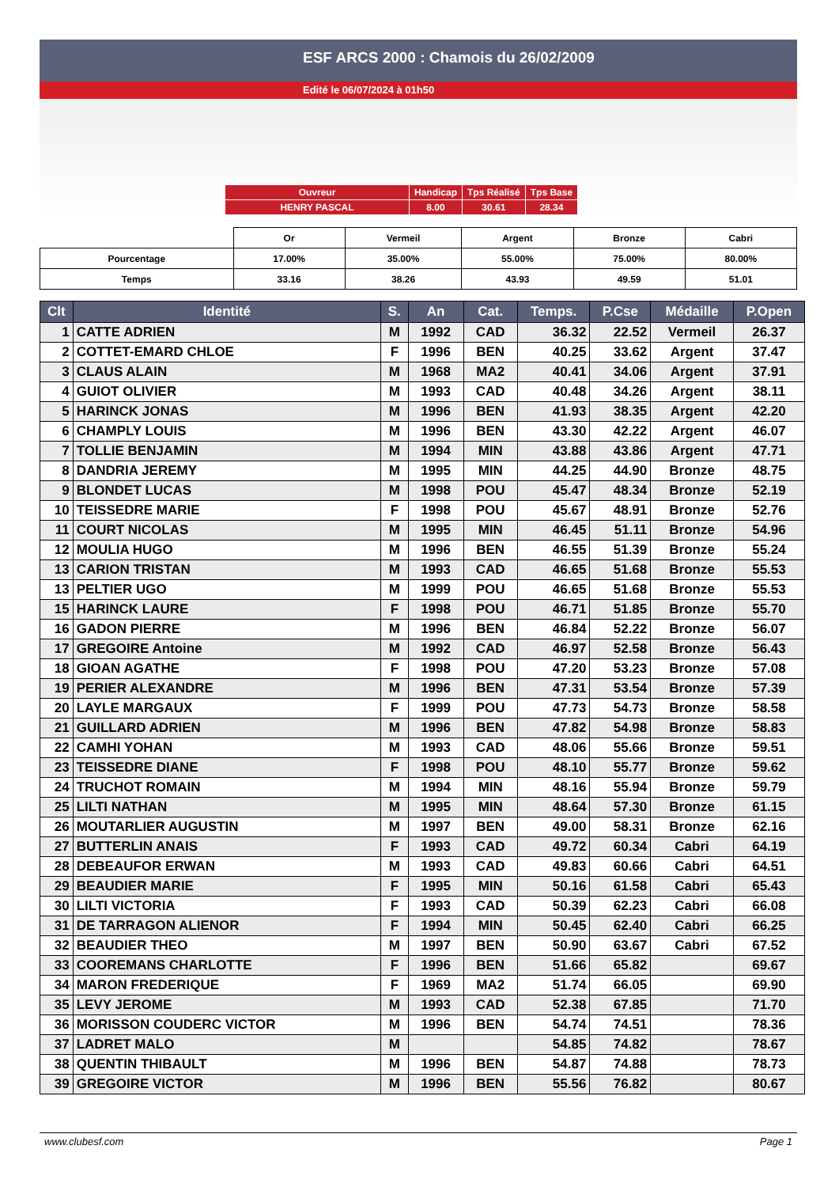ESF ARCS 2000 : Chamois du 26/02/2009
Edité le 06/07/2024 à 01h50
| Ouvreur | Handicap | Tps Réalisé | Tps Base |
| HENRY PASCAL | 8.00 | 30.61 | 28.34 |
| | Or | Vermeil | Argent | Bronze | Cabri |
| Pourcentage | 17.00% | 35.00% | 55.00% | 75.00% | 80.00% |
| Temps | 33.16 | 38.26 | 43.93 | 49.59 | 51.01 |
| Clt | Identité | S. | An | Cat. | Temps. | P.Cse | Médaille | P.Open |
| --- | --- | --- | --- | --- | --- | --- | --- | --- |
| 1 | CATTE ADRIEN | M | 1992 | CAD | 36.32 | 22.52 | Vermeil | 26.37 |
| 2 | COTTET-EMARD CHLOE | F | 1996 | BEN | 40.25 | 33.62 | Argent | 37.47 |
| 3 | CLAUS ALAIN | M | 1968 | MA2 | 40.41 | 34.06 | Argent | 37.91 |
| 4 | GUIOT OLIVIER | M | 1993 | CAD | 40.48 | 34.26 | Argent | 38.11 |
| 5 | HARINCK JONAS | M | 1996 | BEN | 41.93 | 38.35 | Argent | 42.20 |
| 6 | CHAMPLY LOUIS | M | 1996 | BEN | 43.30 | 42.22 | Argent | 46.07 |
| 7 | TOLLIE BENJAMIN | M | 1994 | MIN | 43.88 | 43.86 | Argent | 47.71 |
| 8 | DANDRIA JEREMY | M | 1995 | MIN | 44.25 | 44.90 | Bronze | 48.75 |
| 9 | BLONDET LUCAS | M | 1998 | POU | 45.47 | 48.34 | Bronze | 52.19 |
| 10 | TEISSEDRE MARIE | F | 1998 | POU | 45.67 | 48.91 | Bronze | 52.76 |
| 11 | COURT NICOLAS | M | 1995 | MIN | 46.45 | 51.11 | Bronze | 54.96 |
| 12 | MOULIA HUGO | M | 1996 | BEN | 46.55 | 51.39 | Bronze | 55.24 |
| 13 | CARION TRISTAN | M | 1993 | CAD | 46.65 | 51.68 | Bronze | 55.53 |
| 13 | PELTIER UGO | M | 1999 | POU | 46.65 | 51.68 | Bronze | 55.53 |
| 15 | HARINCK LAURE | F | 1998 | POU | 46.71 | 51.85 | Bronze | 55.70 |
| 16 | GADON PIERRE | M | 1996 | BEN | 46.84 | 52.22 | Bronze | 56.07 |
| 17 | GREGOIRE Antoine | M | 1992 | CAD | 46.97 | 52.58 | Bronze | 56.43 |
| 18 | GIOAN AGATHE | F | 1998 | POU | 47.20 | 53.23 | Bronze | 57.08 |
| 19 | PERIER ALEXANDRE | M | 1996 | BEN | 47.31 | 53.54 | Bronze | 57.39 |
| 20 | LAYLE MARGAUX | F | 1999 | POU | 47.73 | 54.73 | Bronze | 58.58 |
| 21 | GUILLARD ADRIEN | M | 1996 | BEN | 47.82 | 54.98 | Bronze | 58.83 |
| 22 | CAMHI YOHAN | M | 1993 | CAD | 48.06 | 55.66 | Bronze | 59.51 |
| 23 | TEISSEDRE DIANE | F | 1998 | POU | 48.10 | 55.77 | Bronze | 59.62 |
| 24 | TRUCHOT ROMAIN | M | 1994 | MIN | 48.16 | 55.94 | Bronze | 59.79 |
| 25 | LILTI NATHAN | M | 1995 | MIN | 48.64 | 57.30 | Bronze | 61.15 |
| 26 | MOUTARLIER AUGUSTIN | M | 1997 | BEN | 49.00 | 58.31 | Bronze | 62.16 |
| 27 | BUTTERLIN ANAIS | F | 1993 | CAD | 49.72 | 60.34 | Cabri | 64.19 |
| 28 | DEBEAUFOR ERWAN | M | 1993 | CAD | 49.83 | 60.66 | Cabri | 64.51 |
| 29 | BEAUDIER MARIE | F | 1995 | MIN | 50.16 | 61.58 | Cabri | 65.43 |
| 30 | LILTI VICTORIA | F | 1993 | CAD | 50.39 | 62.23 | Cabri | 66.08 |
| 31 | DE TARRAGON ALIENOR | F | 1994 | MIN | 50.45 | 62.40 | Cabri | 66.25 |
| 32 | BEAUDIER THEO | M | 1997 | BEN | 50.90 | 63.67 | Cabri | 67.52 |
| 33 | COOREMANS CHARLOTTE | F | 1996 | BEN | 51.66 | 65.82 | | 69.67 |
| 34 | MARON FREDERIQUE | F | 1969 | MA2 | 51.74 | 66.05 | | 69.90 |
| 35 | LEVY JEROME | M | 1993 | CAD | 52.38 | 67.85 | | 71.70 |
| 36 | MORISSON COUDERC VICTOR | M | 1996 | BEN | 54.74 | 74.51 | | 78.36 |
| 37 | LADRET MALO | M | | | 54.85 | 74.82 | | 78.67 |
| 38 | QUENTIN THIBAULT | M | 1996 | BEN | 54.87 | 74.88 | | 78.73 |
| 39 | GREGOIRE VICTOR | M | 1996 | BEN | 55.56 | 76.82 | | 80.67 |
www.clubesf.com Page 1